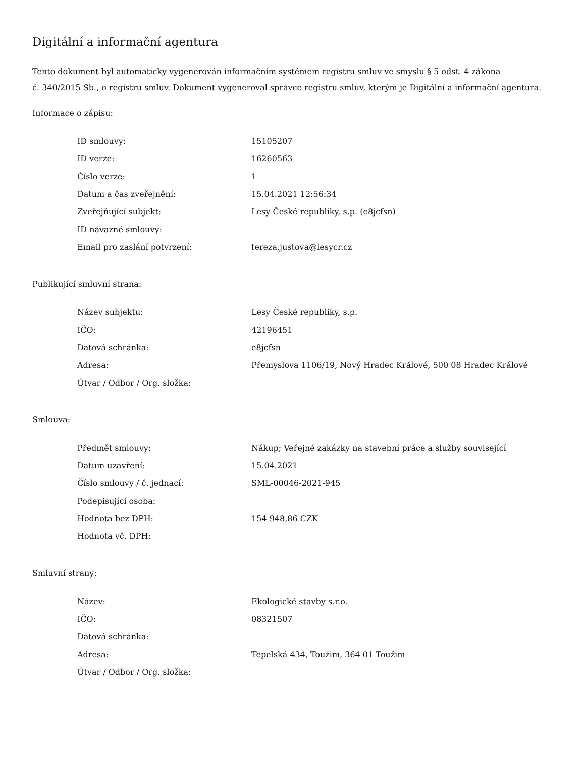Digitální a informační agentura
Tento dokument byl automaticky vygenerován informačním systémem registru smluv ve smyslu § 5 odst. 4 zákona
č. 340/2015 Sb., o registru smluv. Dokument vygeneroval správce registru smluv, kterým je Digitální a informační agentura.
Informace o zápisu:
| ID smlouvy: | 15105207 |
| ID verze: | 16260563 |
| Číslo verze: | 1 |
| Datum a čas zveřejnění: | 15.04.2021 12:56:34 |
| Zveřejňující subjekt: | Lesy České republiky, s.p. (e8jcfsn) |
| ID návazné smlouvy: | |
| Email pro zaslání potvrzení: | tereza.justova@lesycr.cz |
Publikující smluvní strana:
| Název subjektu: | Lesy České republiky, s.p. |
| IČO: | 42196451 |
| Datová schránka: | e8jcfsn |
| Adresa: | Přemyslova 1106/19, Nový Hradec Králové, 500 08 Hradec Králové |
| Útvar / Odbor / Org. složka: | |
Smlouva:
| Předmět smlouvy: | Nákup; Veřejné zakázky na stavební práce a služby související |
| Datum uzavření: | 15.04.2021 |
| Číslo smlouvy / č. jednací: | SML-00046-2021-945 |
| Podepisující osoba: | |
| Hodnota bez DPH: | 154 948,86 CZK |
| Hodnota vč. DPH: | |
Smluvní strany:
| Název: | Ekologické stavby s.r.o. |
| IČO: | 08321507 |
| Datová schránka: | |
| Adresa: | Tepelská 434, Toužim, 364 01 Toužim |
| Útvar / Odbor / Org. složka: | |